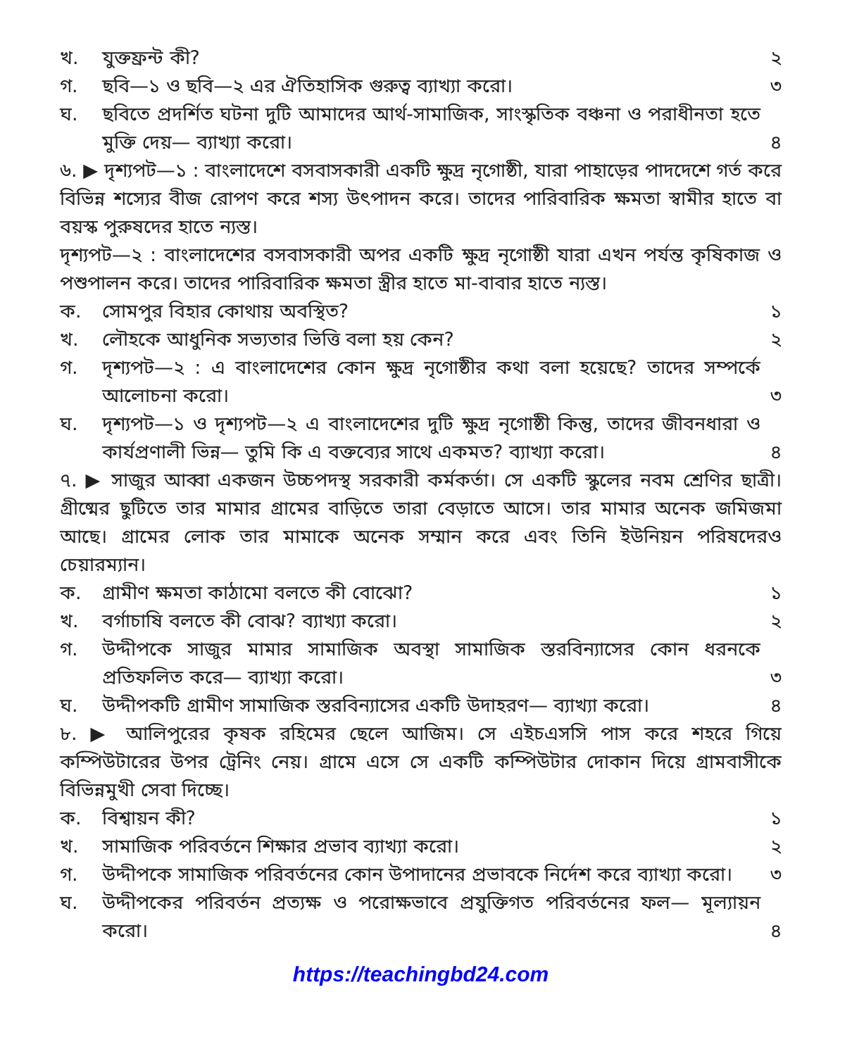খ. যুক্তফ্রন্ট কী? ২
গ. ছবি—১ ও ছবি—২ এর ঐতিহাসিক গুরুত্ব ব্যাখ্যা করো। ৩
ঘ. ছবিতে প্রদর্শিত ঘটনা দুটি আমাদের আর্থ-সামাজিক, সাংস্কৃতিক বঞ্চনা ও পরাধীনতা হতে মুক্তি দেয়— ব্যাখ্যা করো। ৪
৬. ▶ দৃশ্যপট—১ : বাংলাদেশে বসবাসকারী একটি ক্ষুদ্র নৃগোষ্ঠী, যারা পাহাড়ের পাদদেশে গর্ত করে বিভিন্ন শস্যের বীজ রোপণ করে শস্য উৎপাদন করে। তাদের পারিবারিক ক্ষমতা স্বামীর হাতে বা বয়স্ক পুরুষদের হাতে ন্যস্ত।
দৃশ্যপট—২ : বাংলাদেশের বসবাসকারী অপর একটি ক্ষুদ্র নৃগোষ্ঠী যারা এখন পর্যন্ত কৃষিকাজ ও পশুপালন করে। তাদের পারিবারিক ক্ষমতা স্ত্রীর হাতে মা-বাবার হাতে ন্যস্ত।
ক. সোমপুর বিহার কোথায় অবস্থিত? ১
খ. লৌহকে আধুনিক সভ্যতার ভিত্তি বলা হয় কেন? ২
গ. দৃশ্যপট—২ : এ বাংলাদেশের কোন ক্ষুদ্র নৃগোষ্ঠীর কথা বলা হয়েছে? তাদের সম্পর্কে আলোচনা করো। ৩
ঘ. দৃশ্যপট—১ ও দৃশ্যপট—২ এ বাংলাদেশের দুটি ক্ষুদ্র নৃগোষ্ঠী কিন্তু, তাদের জীবনধারা ও কার্যপ্রণালী ভিন্ন— তুমি কি এ বক্তব্যের সাথে একমত? ব্যাখ্যা করো। ৪
৭. ▶ সাজুর আব্বা একজন উচ্চপদস্থ সরকারী কর্মকর্তা। সে একটি স্কুলের নবম শ্রেণির ছাত্রী। গ্রীষ্মের ছুটিতে তার মামার গ্রামের বাড়িতে তারা বেড়াতে আসে। তার মামার অনেক জমিজমা আছে। গ্রামের লোক তার মামাকে অনেক সম্মান করে এবং তিনি ইউনিয়ন পরিষদেরও চেয়ারম্যান।
ক. গ্রামীণ ক্ষমতা কাঠামো বলতে কী বোঝো? ১
খ. বর্গাচাষি বলতে কী বোঝ? ব্যাখ্যা করো। ২
গ. উদ্দীপকে সাজুর মামার সামাজিক অবস্থা সামাজিক স্তরবিন্যাসের কোন ধরনকে প্রতিফলিত করে— ব্যাখ্যা করো। ৩
ঘ. উদ্দীপকটি গ্রামীণ সামাজিক স্তরবিন্যাসের একটি উদাহরণ— ব্যাখ্যা করো। ৪
৮. ▶ আলিপুরের কৃষক রহিমের ছেলে আজিম। সে এইচএসসি পাস করে শহরে গিয়ে কম্পিউটারের উপর ট্রেনিং নেয়। গ্রামে এসে সে একটি কম্পিউটার দোকান দিয়ে গ্রামবাসীকে বিভিন্নমুখী সেবা দিচ্ছে।
ক. বিশ্বায়ন কী? ১
খ. সামাজিক পরিবর্তনে শিক্ষার প্রভাব ব্যাখ্যা করো। ২
গ. উদ্দীপকে সামাজিক পরিবর্তনের কোন উপাদানের প্রভাবকে নির্দেশ করে ব্যাখ্যা করো। ৩
ঘ. উদ্দীপকের পরিবর্তন প্রত্যক্ষ ও পরোক্ষভাবে প্রযুক্তিগত পরিবর্তনের ফল— মূল্যায়ন করো। ৪
https://teachingbd24.com